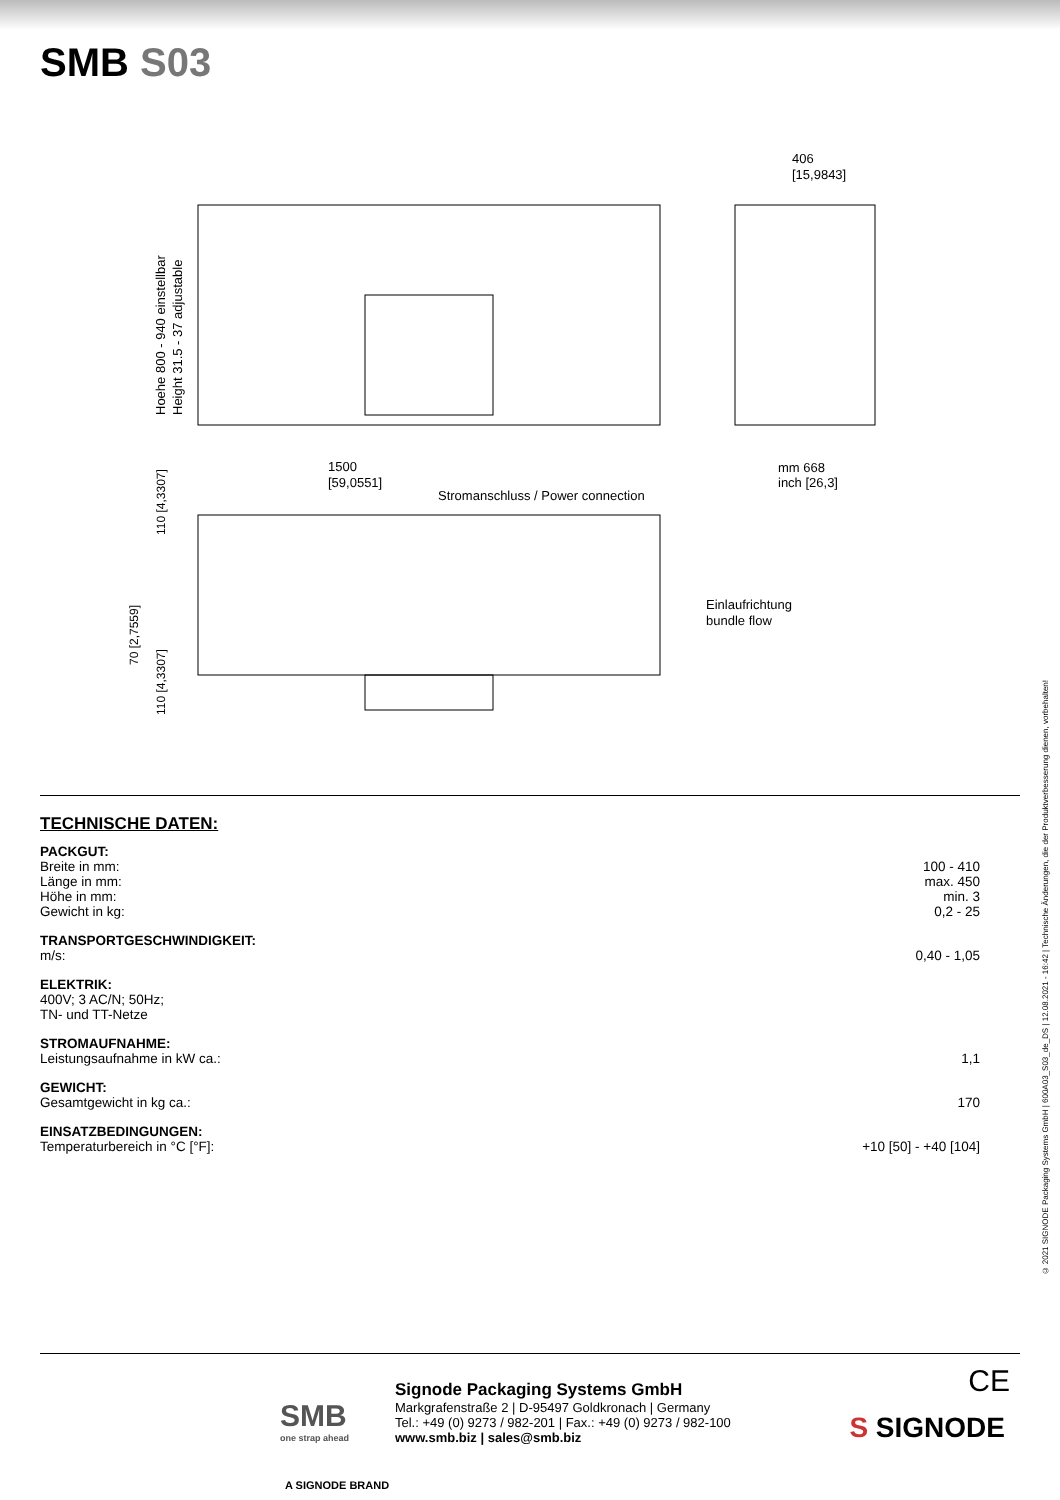SMB S03
406
[15,9843]
1500
[59,0551]
mm 668
inch [26,3]
Stromanschluss / Power connection
Einlaufrichtung
bundle flow
Hoehe 800 - 940 einstellbar
Height 31.5 - 37 adjustable
110 [4,3307]
70 [2,7559]
110 [4,3307]
TECHNISCHE DATEN:
| PACKGUT: | |
| Breite in mm: | 100 - 410 |
| Länge in mm: | max. 450 |
| Höhe in mm: | min. 3 |
| Gewicht in kg: | 0,2 - 25 |
| TRANSPORTGESCHWINDIGKEIT: | |
| m/s: | 0,40 - 1,05 |
| ELEKTRIK: | |
| 400V; 3 AC/N; 50Hz; TN- und TT-Netze | |
| STROMAUFNAHME: | |
| Leistungsaufnahme in kW ca.: | 1,1 |
| GEWICHT: | |
| Gesamtgewicht in kg ca.: | 170 |
| EINSATZBEDINGUNGEN: | |
| Temperaturbereich in °C [°F]: | +10 [50] - +40 [104] |
© 2021 SIGNODE Packaging Systems GmbH | 600A03_S03_de_DS | 12.08.2021 - 16:42 | Technische Änderungen, die der Produktverbesserung dienen, vorbehalten!
SMB
one strap ahead
A SIGNODE BRAND
Signode Packaging Systems GmbH
Markgrafenstraße 2 | D-95497 Goldkronach | Germany
Tel.: +49 (0) 9273 / 982-201 | Fax.: +49 (0) 9273 / 982-100
www.smb.biz | sales@smb.biz
CE
S SIGNODE